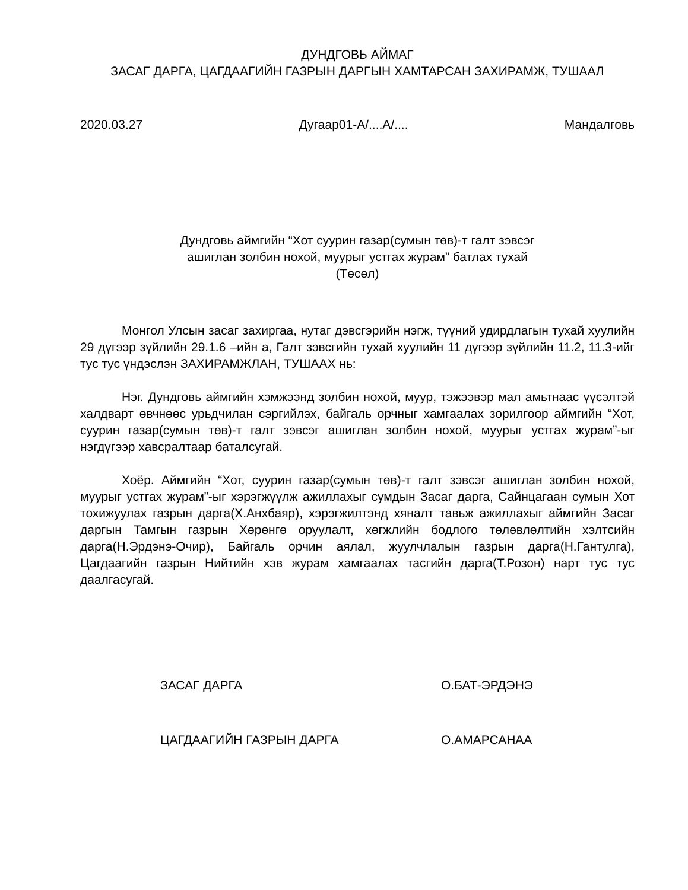ДУНДГОВЬ АЙМАГ
ЗАСАГ ДАРГА, ЦАГДААГИЙН ГАЗРЫН ДАРГЫН ХАМТАРСАН ЗАХИРАМЖ, ТУШААЛ
2020.03.27 Дугаар01-А/....А/.... Мандалговь
Дундговь аймгийн “Хот суурин газар(сумын төв)-т галт зэвсэг
ашиглан золбин нохой, муурыг устгах журам” батлах тухай
(Төсөл)
Монгол Улсын засаг захиргаа, нутаг дэвсгэрийн нэгж, түүний удирдлагын тухай хуулийн 29 дүгээр зүйлийн 29.1.6 –ийн а, Галт зэвсгийн тухай хуулийн 11 дүгээр зүйлийн 11.2, 11.3-ийг тус тус үндэслэн ЗАХИРАМЖЛАН, ТУШААХ нь:
Нэг. Дундговь аймгийн хэмжээнд золбин нохой, муур, тэжээвэр мал амьтнаас үүсэлтэй халдварт өвчнөөс урьдчилан сэргийлэх, байгаль орчныг хамгаалах зорилгоор аймгийн “Хот, суурин газар(сумын төв)-т галт зэвсэг ашиглан золбин нохой, муурыг устгах журам”-ыг нэгдүгээр хавсралтаар баталсугай.
Хоёр. Аймгийн “Хот, суурин газар(сумын төв)-т галт зэвсэг ашиглан золбин нохой, муурыг устгах журам”-ыг хэрэгжүүлж ажиллахыг сумдын Засаг дарга, Сайнцагаан сумын Хот тохижуулах газрын дарга(Х.Анхбаяр), хэрэгжилтэнд хяналт тавьж ажиллахыг аймгийн Засаг даргын Тамгын газрын Хөрөнгө оруулалт, хөгжлийн бодлого төлөвлөлтийн хэлтсийн дарга(Н.Эрдэнэ-Очир), Байгаль орчин аялал, жуулчлалын газрын дарга(Н.Гантулга), Цагдаагийн газрын Нийтийн хэв журам хамгаалах тасгийн дарга(Т.Розон) нарт тус тус даалгасугай.
ЗАСАГ ДАРГА О.БАТ-ЭРДЭНЭ
ЦАГДААГИЙН ГАЗРЫН ДАРГА О.АМАРСАНАА